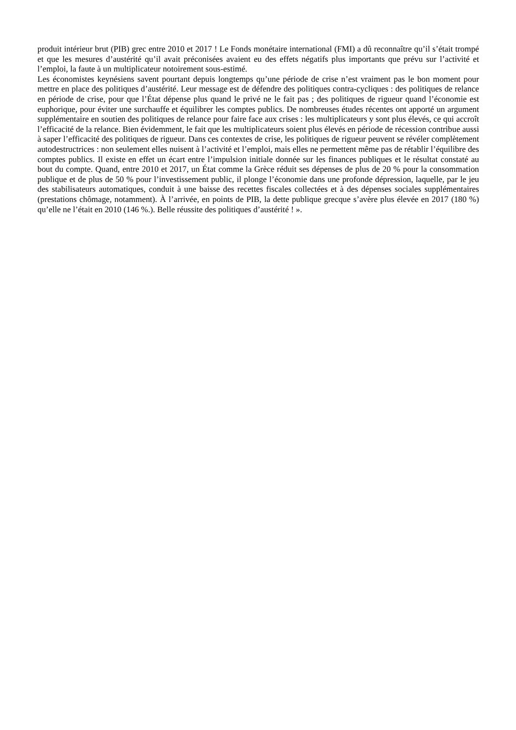produit intérieur brut (PIB) grec entre 2010 et 2017 ! Le Fonds monétaire international (FMI) a dû reconnaître qu’il s’était trompé et que les mesures d’austérité qu’il avait préconisées avaient eu des effets négatifs plus importants que prévu sur l’activité et l’emploi, la faute à un multiplicateur notoirement sous-estimé.
Les économistes keynésiens savent pourtant depuis longtemps qu’une période de crise n’est vraiment pas le bon moment pour mettre en place des politiques d’austérité. Leur message est de défendre des politiques contra-cycliques : des politiques de relance en période de crise, pour que l’État dépense plus quand le privé ne le fait pas ; des politiques de rigueur quand l’économie est euphorique, pour éviter une surchauffe et équilibrer les comptes publics. De nombreuses études récentes ont apporté un argument supplémentaire en soutien des politiques de relance pour faire face aux crises : les multiplicateurs y sont plus élevés, ce qui accroît l’efficacité de la relance. Bien évidemment, le fait que les multiplicateurs soient plus élevés en période de récession contribue aussi à saper l’efficacité des politiques de rigueur. Dans ces contextes de crise, les politiques de rigueur peuvent se révéler complètement autodestructrices : non seulement elles nuisent à l’activité et l’emploi, mais elles ne permettent même pas de rétablir l’équilibre des comptes publics. Il existe en effet un écart entre l’impulsion initiale donnée sur les finances publiques et le résultat constaté au bout du compte. Quand, entre 2010 et 2017, un État comme la Grèce réduit ses dépenses de plus de 20 % pour la consommation publique et de plus de 50 % pour l’investissement public, il plonge l’économie dans une profonde dépression, laquelle, par le jeu des stabilisateurs automatiques, conduit à une baisse des recettes fiscales collectées et à des dépenses sociales supplémentaires (prestations chômage, notamment). À l’arrivée, en points de PIB, la dette publique grecque s’avère plus élevée en 2017 (180 %) qu’elle ne l’était en 2010 (146 %.). Belle réussite des politiques d’austérité ! ».